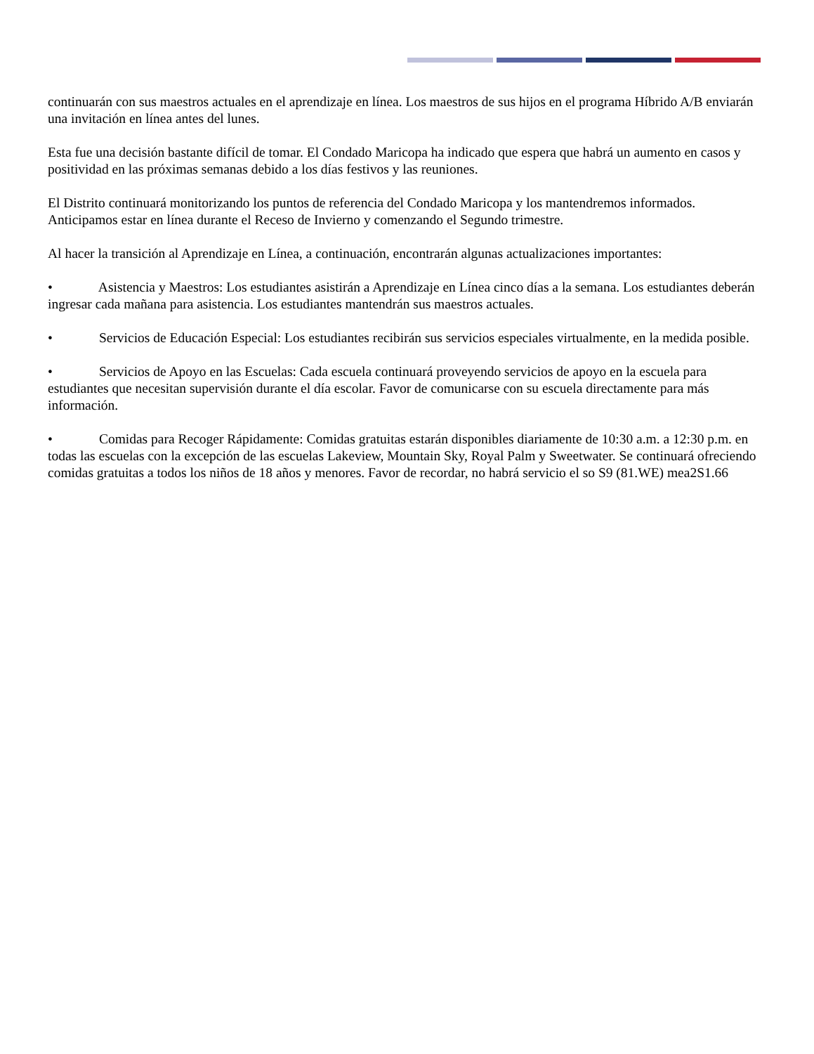continuarán con sus maestros actuales en el aprendizaje en línea. Los maestros de sus hijos en el programa Híbrido A/B enviarán una invitación en línea antes del lunes.
Esta fue una decisión bastante difícil de tomar. El Condado Maricopa ha indicado que espera que habrá un aumento en casos y positividad en las próximas semanas debido a los días festivos y las reuniones.
El Distrito continuará monitorizando los puntos de referencia del Condado Maricopa y los mantendremos informados. Anticipamos estar en línea durante el Receso de Invierno y comenzando el Segundo trimestre.
Al hacer la transición al Aprendizaje en Línea, a continuación, encontrarán algunas actualizaciones importantes:
• Asistencia y Maestros: Los estudiantes asistirán a Aprendizaje en Línea cinco días a la semana. Los estudiantes deberán ingresar cada mañana para asistencia. Los estudiantes mantendrán sus maestros actuales.
• Servicios de Educación Especial: Los estudiantes recibirán sus servicios especiales virtualmente, en la medida posible.
• Servicios de Apoyo en las Escuelas: Cada escuela continuará proveyendo servicios de apoyo en la escuela para estudiantes que necesitan supervisión durante el día escolar. Favor de comunicarse con su escuela directamente para más información.
• Comidas para Recoger Rápidamente: Comidas gratuitas estarán disponibles diariamente de 10:30 a.m. a 12:30 p.m. en todas las escuelas con la excepción de las escuelas Lakeview, Mountain Sky, Royal Palm y Sweetwater. Se continuará ofreciendo comidas gratuitas a todos los niños de 18 años y menores. Favor de recordar, no habrá servicio el so S9 (81.WE) mea2S1.66